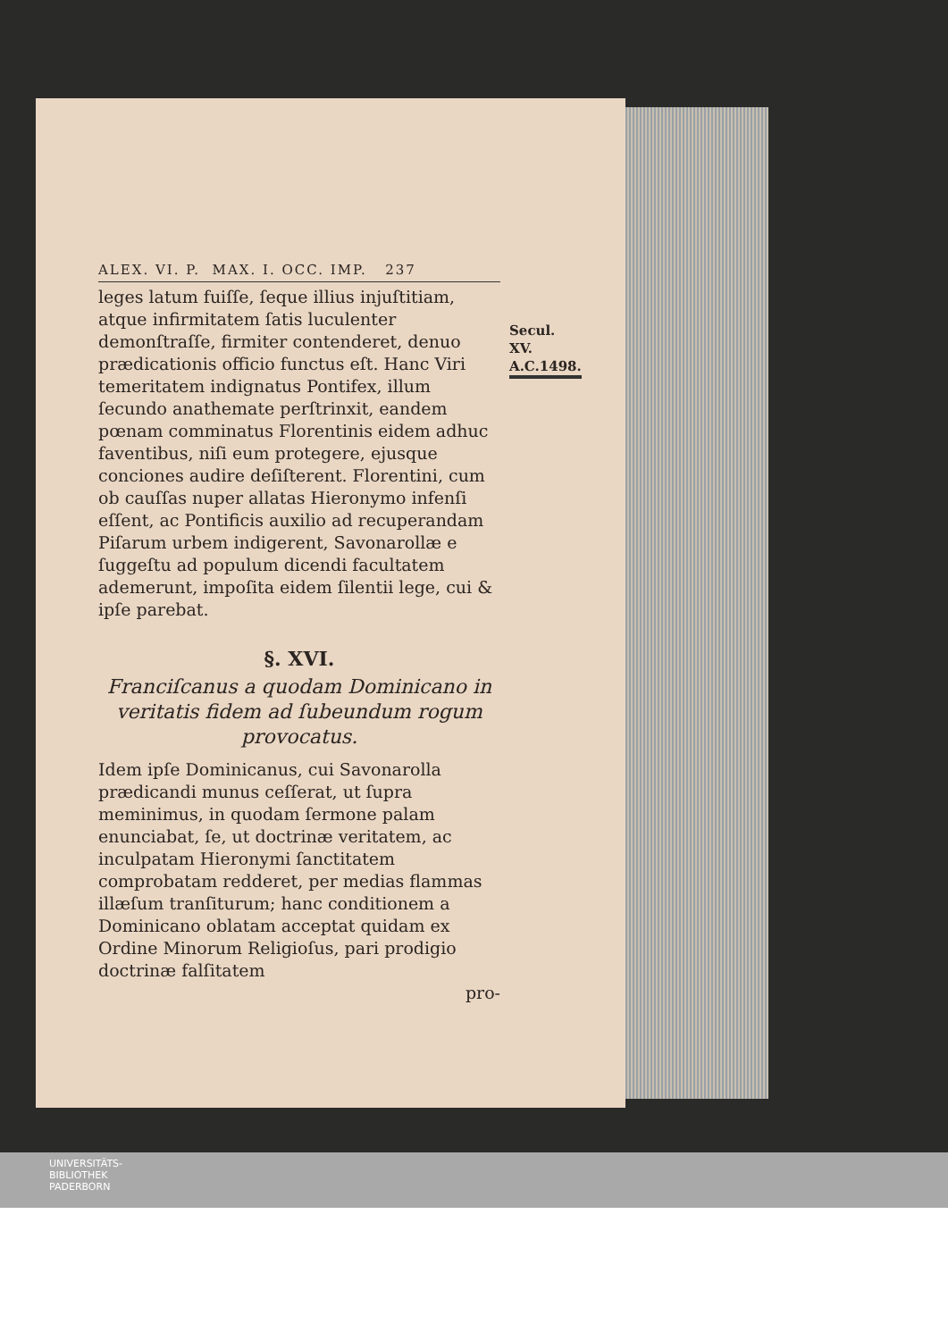ALEX. VI. P. MAX. I. OCC. IMP. 237
Secul. XV.
A.C.1498.
leges latum fuiſſe, ſeque illius injuſtitiam, atque infirmitatem ſatis luculenter demonſtraſſe, firmiter contenderet, denuo prædicationis officio functus eſt. Hanc Viri temeritatem indignatus Pontifex, illum ſecundo anathemate perſtrinxit, eandem pœnam comminatus Florentinis eidem adhuc faventibus, niſi eum protegere, ejusque conciones audire deſiſterent. Florentini, cum ob cauſſas nuper allatas Hieronymo infenſi eſſent, ac Pontificis auxilio ad recuperandam Piſarum urbem indigerent, Savonarollæ e ſuggeſtu ad populum dicendi facultatem ademerunt, impoſita eidem ſilentii lege, cui & ipſe parebat.
§. XVI.
Franciſcanus a quodam Dominicano in veritatis fidem ad ſubeundum rogum provocatus.
Idem ipſe Dominicanus, cui Savonarolla prædicandi munus ceſſerat, ut ſupra meminimus, in quodam ſermone palam enunciabat, ſe, ut doctrinæ veritatem, ac inculpatam Hieronymi ſanctitatem comprobatam redderet, per medias flammas illæſum tranſiturum; hanc conditionem a Dominicano oblatam acceptat quidam ex Ordine Minorum Religioſus, pari prodigio doctrinæ falſitatem
pro-
UNIVERSITÄTS-
BIBLIOTHEK
PADERBORN